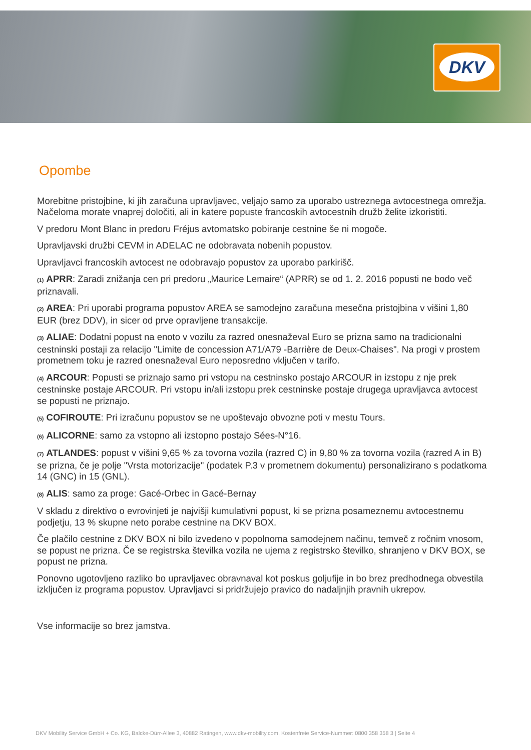DKV
Opombe
Morebitne pristojbine, ki jih zaračuna upravljavec, veljajo samo za uporabo ustreznega avtocestnega omrežja. Načeloma morate vnaprej določiti, ali in katere popuste francoskih avtocestnih družb želite izkoristiti.
V predoru Mont Blanc in predoru Fréjus avtomatsko pobiranje cestnine še ni mogoče.
Upravljavski družbi CEVM in ADELAC ne odobravata nobenih popustov.
Upravljavci francoskih avtocest ne odobravajo popustov za uporabo parkirišč.
(1) APRR: Zaradi znižanja cen pri predoru „Maurice Lemaire“ (APRR) se od 1. 2. 2016 popusti ne bodo več priznavali.
(2) AREA: Pri uporabi programa popustov AREA se samodejno zaračuna mesečna pristojbina v višini 1,80 EUR (brez DDV), in sicer od prve opravljene transakcije.
(3) ALIAE: Dodatni popust na enoto v vozilu za razred onesnaževal Euro se prizna samo na tradicionalni cestninski postaji za relacijo "Limite de concession A71/A79 -Barrière de Deux-Chaises". Na progi v prostem prometnem toku je razred onesnaževal Euro neposredno vključen v tarifo.
(4) ARCOUR: Popusti se priznajo samo pri vstopu na cestninsko postajo ARCOUR in izstopu z nje prek cestninske postaje ARCOUR. Pri vstopu in/ali izstopu prek cestninske postaje drugega upravljavca avtocest se popusti ne priznajo.
(5) COFIROUTE: Pri izračunu popustov se ne upoštevajo obvozne poti v mestu Tours.
(6) ALICORNE: samo za vstopno ali izstopno postajo Sées-N°16.
(7) ATLANDES: popust v višini 9,65 % za tovorna vozila (razred C) in 9,80 % za tovorna vozila (razred A in B) se prizna, če je polje "Vrsta motorizacije" (podatek P.3 v prometnem dokumentu) personalizirano s podatkoma 14 (GNC) in 15 (GNL).
(8) ALIS: samo za proge: Gacé-Orbec in Gacé-Bernay
V skladu z direktivo o evrovinjeti je najvišji kumulativni popust, ki se prizna posameznemu avtocestnemu podjetju, 13 % skupne neto porabe cestnine na DKV BOX.
Če plačilo cestnine z DKV BOX ni bilo izvedeno v popolnoma samodejnem načinu, temveč z ročnim vnosom, se popust ne prizna. Če se registrska številka vozila ne ujema z registrsko številko, shranjeno v DKV BOX, se popust ne prizna.
Ponovno ugotovljeno razliko bo upravljavec obravnaval kot poskus goljufije in bo brez predhodnega obvestila izključen iz programa popustov. Upravljavci si pridržujejo pravico do nadaljnjih pravnih ukrepov.
Vse informacije so brez jamstva.
DKV Mobility Service GmbH + Co. KG, Balcke-Dürr-Allee 3, 40882 Ratingen, www.dkv-mobility.com, Kostenfreie Service-Nummer: 0800 358 358 3 | Seite 4